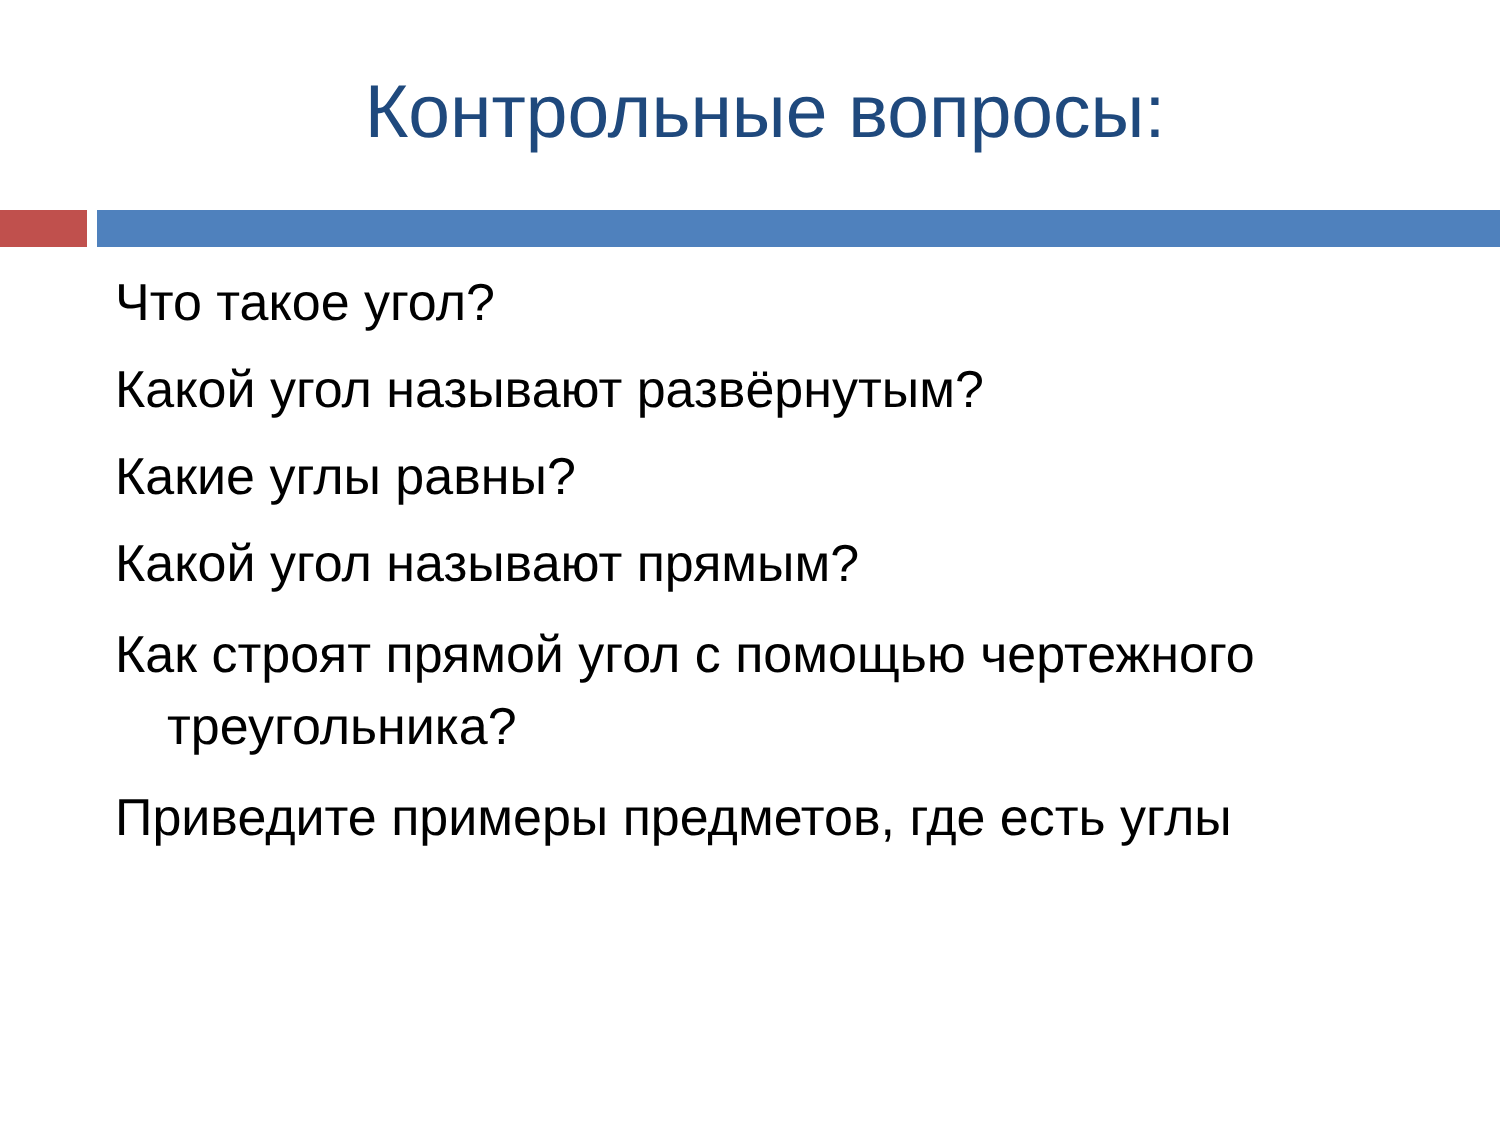Контрольные вопросы:
Что такое угол?
Какой угол называют развёрнутым?
Какие углы равны?
Какой угол называют прямым?
Как строят прямой угол с помощью чертежного треугольника?
Приведите примеры предметов, где есть углы